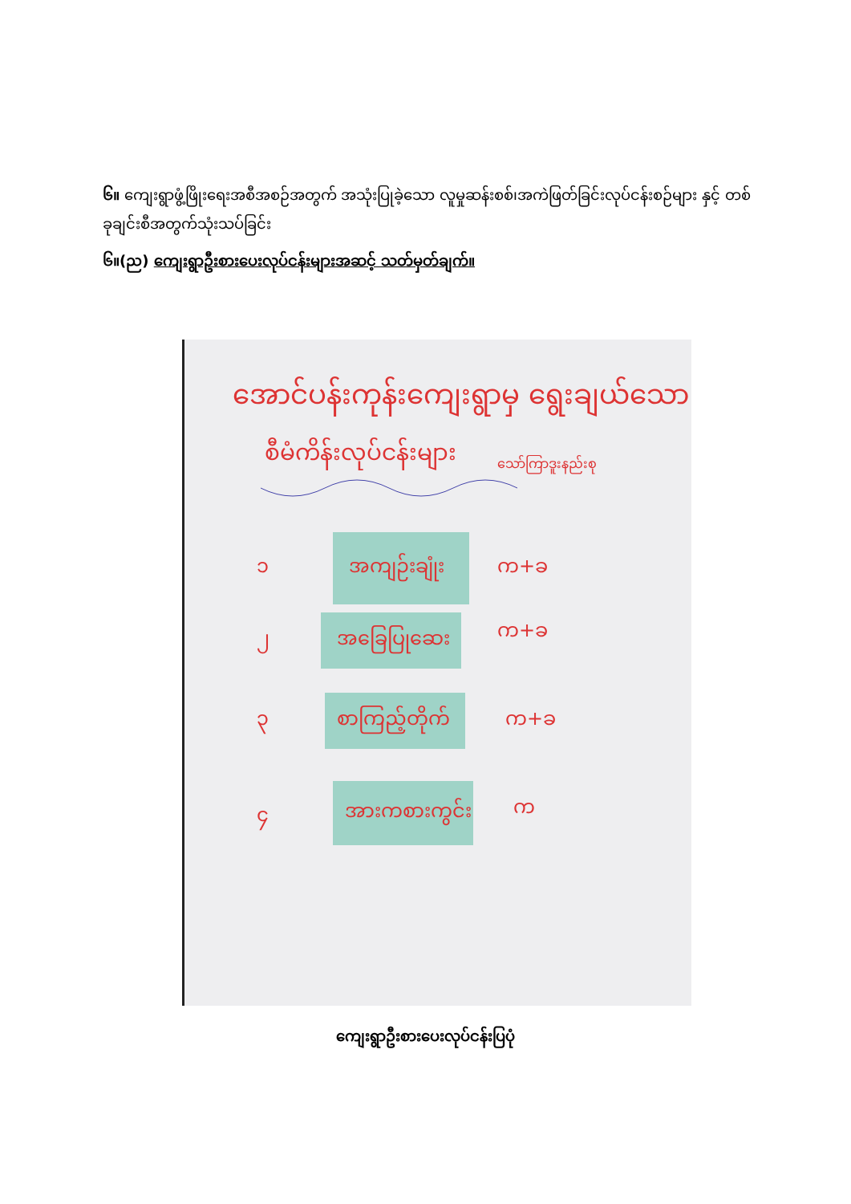၆။ ကျေးရွာဖွံ့ဖြိုးရေးအစီအစဉ်အတွက် အသုံးပြုခဲ့သော လူမှုဆန်းစစ်၊အကဲဖြတ်ခြင်းလုပ်ငန်းစဉ်များ နှင့် တစ်ခုချင်းစီအတွက်သုံးသပ်ခြင်း
၆။(ည) ကျေးရွာဦးစားပေးလုပ်ငန်းများအဆင့် သတ်မှတ်ချက်။
အောင်ပန်းကုန်းကျေးရွာမှ ရွေးချယ်သော
စီမံကိန်းလုပ်ငန်းများ
သော်ကြာဒူးနည်းစု
၁
အကျဉ်းချုံး
က+ခ
၂
အခြေပြုဆေး
က+ခ
၃
စာကြည့်တိုက်
က+ခ
၄
အားကစားကွင်း
က
ကျေးရွာဦးစားပေးလုပ်ငန်းပြပုံ